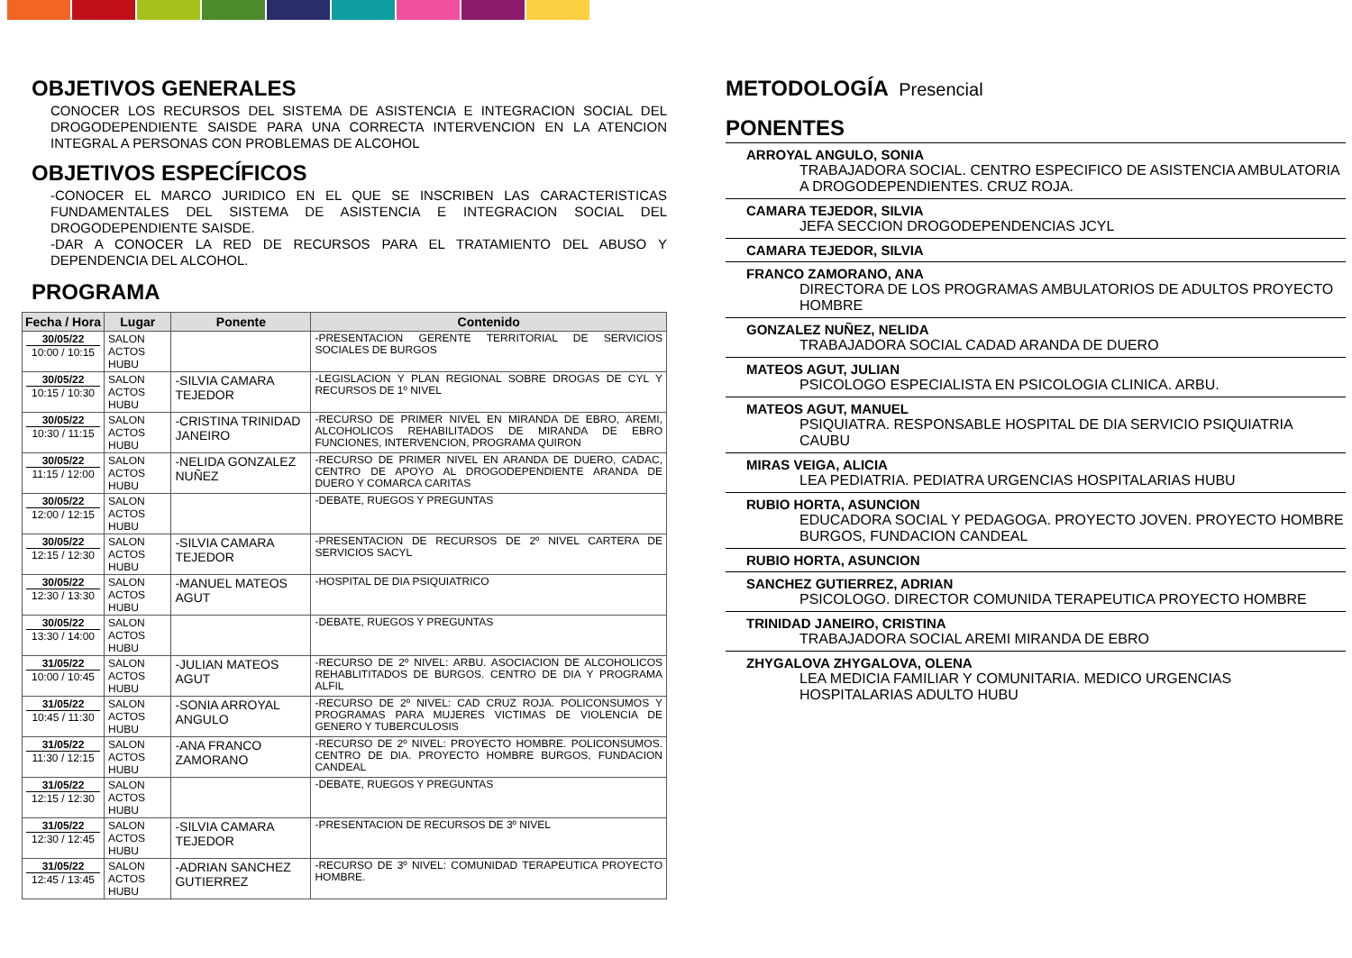OBJETIVOS GENERALES
CONOCER LOS RECURSOS DEL SISTEMA DE ASISTENCIA E INTEGRACION SOCIAL DEL DROGODEPENDIENTE SAISDE PARA UNA CORRECTA INTERVENCION EN LA ATENCION INTEGRAL A PERSONAS CON PROBLEMAS DE ALCOHOL
OBJETIVOS ESPECÍFICOS
-CONOCER EL MARCO JURIDICO EN EL QUE SE INSCRIBEN LAS CARACTERISTICAS FUNDAMENTALES DEL SISTEMA DE ASISTENCIA E INTEGRACION SOCIAL DEL DROGODEPENDIENTE SAISDE.
-DAR A CONOCER LA RED DE RECURSOS PARA EL TRATAMIENTO DEL ABUSO Y DEPENDENCIA DEL ALCOHOL.
PROGRAMA
| Fecha / Hora | Lugar | Ponente | Contenido |
| --- | --- | --- | --- |
| 30/05/22 10:00 / 10:15 | SALON ACTOS HUBU | | -PRESENTACION GERENTE TERRITORIAL DE SERVICIOS SOCIALES DE BURGOS |
| 30/05/22 10:15 / 10:30 | SALON ACTOS HUBU | -SILVIA CAMARA TEJEDOR | -LEGISLACION Y PLAN REGIONAL SOBRE DROGAS DE CYL Y RECURSOS DE 1º NIVEL |
| 30/05/22 10:30 / 11:15 | SALON ACTOS HUBU | -CRISTINA TRINIDAD JANEIRO | -RECURSO DE PRIMER NIVEL EN MIRANDA DE EBRO, AREMI, ALCOHOLICOS REHABILITADOS DE MIRANDA DE EBRO FUNCIONES, INTERVENCION, PROGRAMA QUIRON |
| 30/05/22 11:15 / 12:00 | SALON ACTOS HUBU | -NELIDA GONZALEZ NUÑEZ | -RECURSO DE PRIMER NIVEL EN ARANDA DE DUERO, CADAC, CENTRO DE APOYO AL DROGODEPENDIENTE ARANDA DE DUERO Y COMARCA CARITAS |
| 30/05/22 12:00 / 12:15 | SALON ACTOS HUBU | | -DEBATE, RUEGOS Y PREGUNTAS |
| 30/05/22 12:15 / 12:30 | SALON ACTOS HUBU | -SILVIA CAMARA TEJEDOR | -PRESENTACION DE RECURSOS DE 2º NIVEL CARTERA DE SERVICIOS SACYL |
| 30/05/22 12:30 / 13:30 | SALON ACTOS HUBU | -MANUEL MATEOS AGUT | -HOSPITAL DE DIA PSIQUIATRICO |
| 30/05/22 13:30 / 14:00 | SALON ACTOS HUBU | | -DEBATE, RUEGOS Y PREGUNTAS |
| 31/05/22 10:00 / 10:45 | SALON ACTOS HUBU | -JULIAN MATEOS AGUT | -RECURSO DE 2º NIVEL: ARBU. ASOCIACION DE ALCOHOLICOS REHABLITITADOS DE BURGOS. CENTRO DE DIA Y PROGRAMA ALFIL |
| 31/05/22 10:45 / 11:30 | SALON ACTOS HUBU | -SONIA ARROYAL ANGULO | -RECURSO DE 2º NIVEL: CAD CRUZ ROJA. POLICONSUMOS Y PROGRAMAS PARA MUJERES VICTIMAS DE VIOLENCIA DE GENERO Y TUBERCULOSIS |
| 31/05/22 11:30 / 12:15 | SALON ACTOS HUBU | -ANA FRANCO ZAMORANO | -RECURSO DE 2º NIVEL: PROYECTO HOMBRE. POLICONSUMOS. CENTRO DE DIA. PROYECTO HOMBRE BURGOS, FUNDACION CANDEAL |
| 31/05/22 12:15 / 12:30 | SALON ACTOS HUBU | | -DEBATE, RUEGOS Y PREGUNTAS |
| 31/05/22 12:30 / 12:45 | SALON ACTOS HUBU | -SILVIA CAMARA TEJEDOR | -PRESENTACION DE RECURSOS DE 3º NIVEL |
| 31/05/22 12:45 / 13:45 | SALON ACTOS HUBU | -ADRIAN SANCHEZ GUTIERREZ | -RECURSO DE 3º NIVEL: COMUNIDAD TERAPEUTICA PROYECTO HOMBRE. |
METODOLOGÍA Presencial
PONENTES
ARROYAL ANGULO, SONIA
TRABAJADORA SOCIAL. CENTRO ESPECIFICO DE ASISTENCIA AMBULATORIA A DROGODEPENDIENTES. CRUZ ROJA.
CAMARA TEJEDOR, SILVIA
JEFA SECCION DROGODEPENDENCIAS JCYL
CAMARA TEJEDOR, SILVIA
FRANCO ZAMORANO, ANA
DIRECTORA DE LOS PROGRAMAS AMBULATORIOS DE ADULTOS PROYECTO HOMBRE
GONZALEZ NUÑEZ, NELIDA
TRABAJADORA SOCIAL CADAD ARANDA DE DUERO
MATEOS AGUT, JULIAN
PSICOLOGO ESPECIALISTA EN PSICOLOGIA CLINICA. ARBU.
MATEOS AGUT, MANUEL
PSIQUIATRA. RESPONSABLE HOSPITAL DE DIA SERVICIO PSIQUIATRIA CAUBU
MIRAS VEIGA, ALICIA
LEA PEDIATRIA. PEDIATRA URGENCIAS HOSPITALARIAS HUBU
RUBIO HORTA, ASUNCION
EDUCADORA SOCIAL Y PEDAGOGA. PROYECTO JOVEN. PROYECTO HOMBRE BURGOS, FUNDACION CANDEAL
RUBIO HORTA, ASUNCION
SANCHEZ GUTIERREZ, ADRIAN
PSICOLOGO. DIRECTOR COMUNIDA TERAPEUTICA PROYECTO HOMBRE
TRINIDAD JANEIRO, CRISTINA
TRABAJADORA SOCIAL AREMI MIRANDA DE EBRO
ZHYGALOVA ZHYGALOVA, OLENA
LEA MEDICIA FAMILIAR Y COMUNITARIA. MEDICO URGENCIAS HOSPITALARIAS ADULTO HUBU